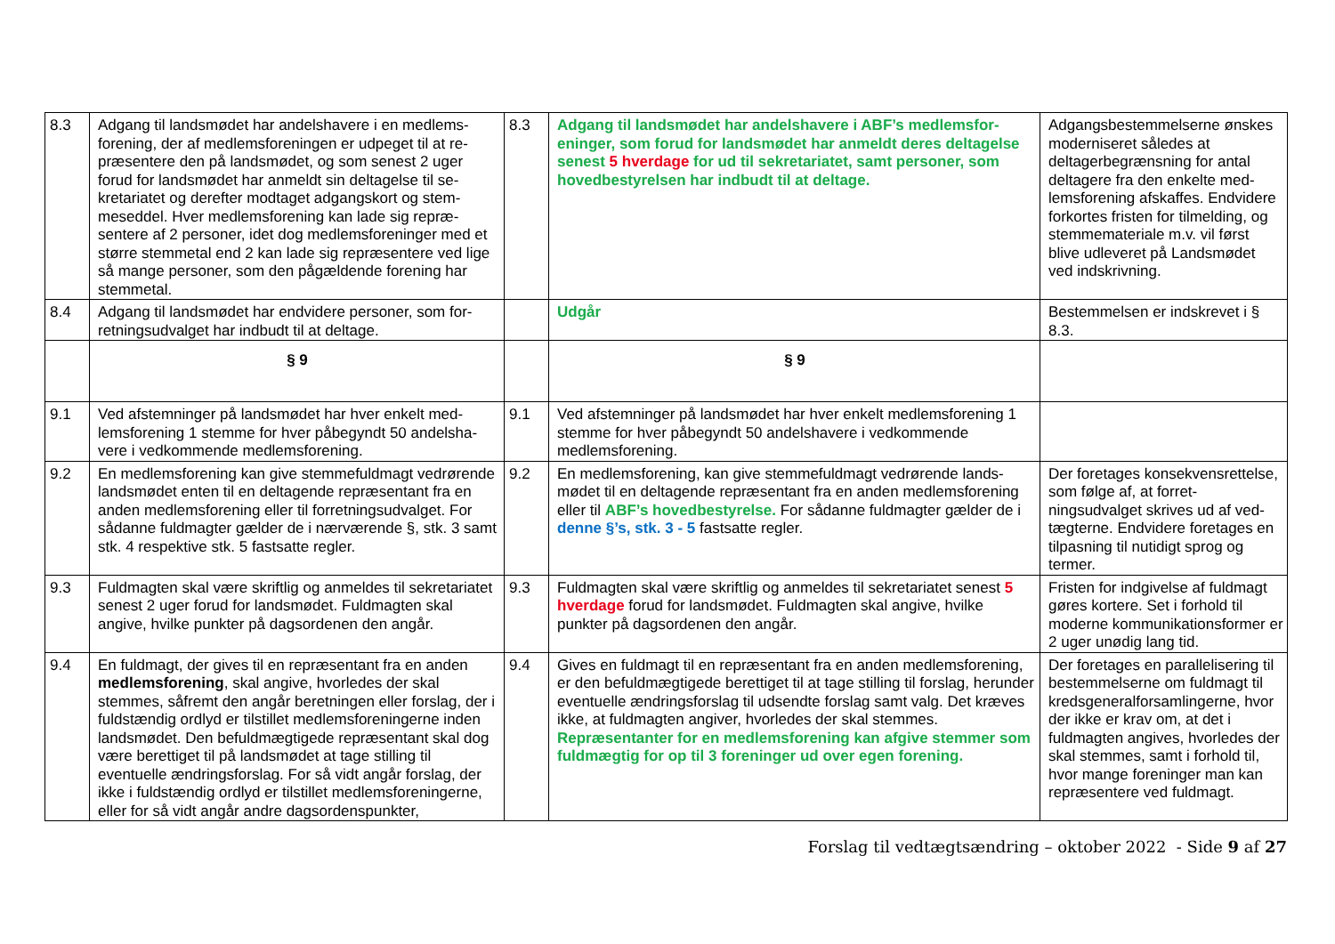| 8.3 | Adgang til landsmødet har andelshavere i en medlems­forening, der af medlemsforeningen er udpeget til at re­præsentere den på landsmødet, og som senest 2 uger forud for landsmødet har anmeldt sin deltagelse til se­kretariatet og derefter modtaget adgangskort og stem­meseddel. Hver medlemsforening kan lade sig repræ­sentere af 2 personer, idet dog medlemsforeninger med et større stemmetal end 2 kan lade sig repræsentere ved lige så mange personer, som den pågældende for­ening har stemmetal. | 8.3 | Adgang til landsmødet har andelshavere i ABF’s medlemsfor­eninger, som forud for landsmødet har anmeldt deres delta­gelse senest 5 hverdage for ud til sekretariatet, samt personer, som hovedbestyrelsen har indbudt til at deltage. | Adgangsbestemmelserne øn­skes moderniseret således at deltagerbegrænsning for antal deltagere fra den enkelte med­lemsforening afskaffes. Endvi­dere forkortes fristen for tilmel­ding, og stemmemateriale m.v. vil først blive udleveret på Landsmødet ved indskrivning. |
| 8.4 | Adgang til landsmødet har endvidere personer, som for­retningsudvalget har indbudt til at deltage. | | Udgår | Bestemmelsen er indskrevet i § 8.3. |
| | § 9 | | § 9 | |
| 9.1 | Ved afstemninger på landsmødet har hver enkelt med­lemsforening 1 stemme for hver påbegyndt 50 andelsha­vere i vedkommende medlemsforening. | 9.1 | Ved afstemninger på landsmødet har hver enkelt medlemsforening 1 stemme for hver påbegyndt 50 andelshavere i vedkommende medlemsforening. | |
| 9.2 | En medlemsforening kan give stemmefuldmagt vedrø­rende landsmødet enten til en deltagende repræsentant fra en anden medlemsforening eller til forretningsudval­get. For sådanne fuldmagter gælder de i nærværende §, stk. 3 samt stk. 4 respektive stk. 5 fastsatte regler. | 9.2 | En medlemsforening, kan give stemmefuldmagt vedrørende lands­mødet til en deltagende repræsentant fra en anden medlemsfor­ening eller til ABF’s hovedbestyrelse. For sådanne fuldmagter gælder de i denne §’s, stk. 3 - 5 fastsatte regler. | Der foretages konsekvensret­telse, som følge af, at forret­ningsudvalget skrives ud af ved­tægterne. Endvidere foretages en tilpasning til nutidigt sprog og termer. |
| 9.3 | Fuldmagten skal være skriftlig og anmeldes til sekretari­atet senest 2 uger forud for landsmødet. Fuldmagten skal angive, hvilke punkter på dagsordenen den angår. | 9.3 | Fuldmagten skal være skriftlig og anmeldes til sekretariatet senest 5 hverdage forud for landsmødet. Fuldmagten skal angive, hvilke punkter på dagsordenen den angår. | Fristen for indgivelse af fuldmagt gøres kortere. Set i forhold til moderne kommunikationsformer er 2 uger unødig lang tid. |
| 9.4 | En fuldmagt, der gives til en repræsentant fra en anden medlemsforening , skal angive, hvorledes der skal stemmes, såfremt den angår beretningen eller forslag, der i fuldstændig ordlyd er tilstillet medlemsforeningerne inden landsmødet. Den befuldmægtigede repræsentant skal dog være berettiget til på landsmødet at tage stilling til eventuelle ændringsforslag. For så vidt angår forslag, der ikke i fuldstændig ordlyd er tilstillet medlemsforenin­gerne, eller for så vidt angår andre dagsordenspunkter, | 9.4 | Gives en fuldmagt til en repræsentant fra en anden medlemsfor­ening, er den befuldmægtigede berettiget til at tage stilling til for­slag, herunder eventuelle ændringsforslag til udsendte forslag samt valg. Det kræves ikke, at fuldmagten angiver, hvorledes der skal stemmes. Repræsentanter for en medlemsforening kan afgive stemmer som fuldmægtig for op til 3 foreninger ud over egen forening. | Der foretages en parallelisering til bestemmelserne om fuldmagt til kredsgeneralforsamlingerne, hvor der ikke er krav om, at det i fuldmagten angives, hvorledes der skal stemmes, samt i forhold til, hvor mange foreninger man kan repræsentere ved fuldmagt. |
Forslag til vedtægtsændring – oktober 2022 - Side 9 af 27